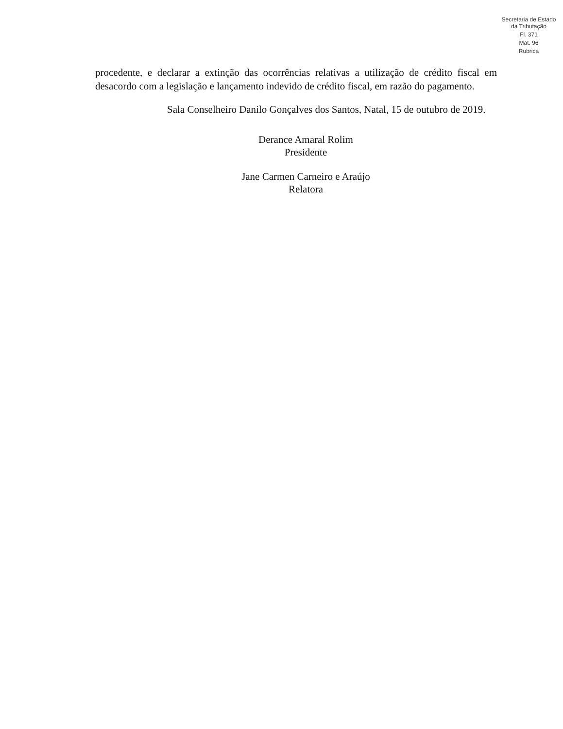Secretaria de Estado da Tributação
Fl. 371
Mat. 96
Rubrica
procedente, e declarar a extinção das ocorrências relativas a utilização de crédito fiscal em desacordo com a legislação e lançamento indevido de crédito fiscal, em razão do pagamento.
Sala Conselheiro Danilo Gonçalves dos Santos, Natal, 15 de outubro de 2019.
Derance Amaral Rolim
Presidente
Jane Carmen Carneiro e Araújo
Relatora